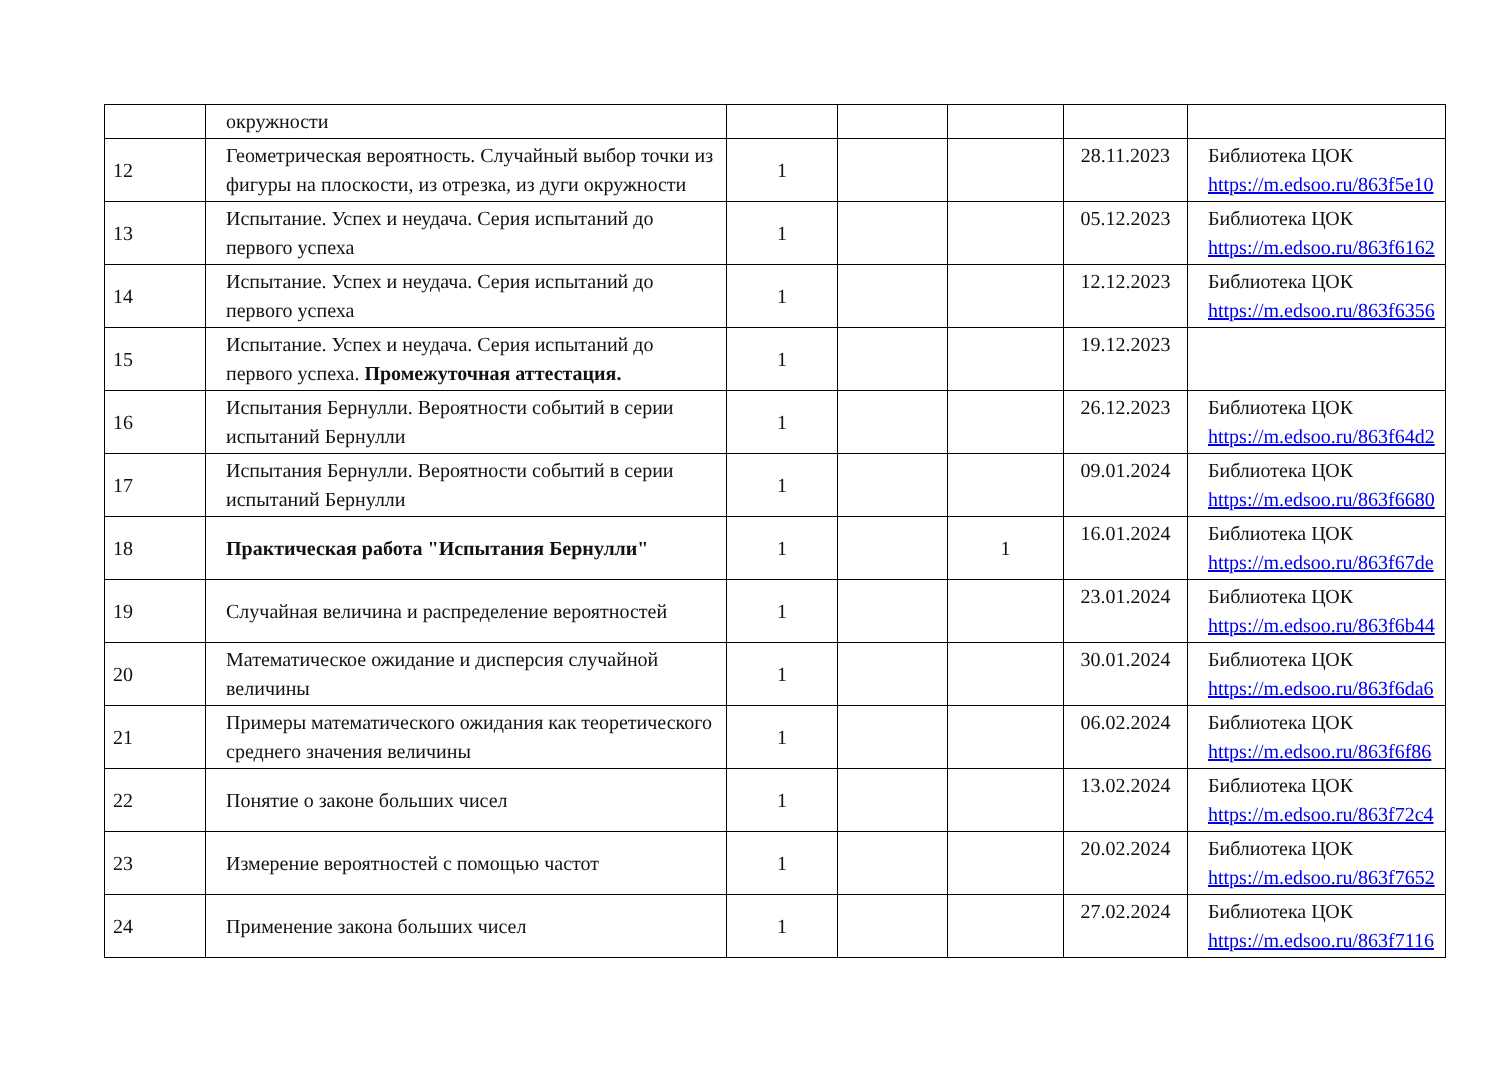| | окружности | | | | | |
| 12 | Геометрическая вероятность. Случайный выбор точки из фигуры на плоскости, из отрезка, из дуги окружности | 1 | | | 28.11.2023 | Библиотека ЦОК https://m.edsoo.ru/863f5e10 |
| 13 | Испытание. Успех и неудача. Серия испытаний до первого успеха | 1 | | | 05.12.2023 | Библиотека ЦОК https://m.edsoo.ru/863f6162 |
| 14 | Испытание. Успех и неудача. Серия испытаний до первого успеха | 1 | | | 12.12.2023 | Библиотека ЦОК https://m.edsoo.ru/863f6356 |
| 15 | Испытание. Успех и неудача. Серия испытаний до первого успеха. Промежуточная аттестация. | 1 | | | 19.12.2023 | |
| 16 | Испытания Бернулли. Вероятности событий в серии испытаний Бернулли | 1 | | | 26.12.2023 | Библиотека ЦОК https://m.edsoo.ru/863f64d2 |
| 17 | Испытания Бернулли. Вероятности событий в серии испытаний Бернулли | 1 | | | 09.01.2024 | Библиотека ЦОК https://m.edsoo.ru/863f6680 |
| 18 | Практическая работа "Испытания Бернулли" | 1 | | 1 | 16.01.2024 | Библиотека ЦОК https://m.edsoo.ru/863f67de |
| 19 | Случайная величина и распределение вероятностей | 1 | | | 23.01.2024 | Библиотека ЦОК https://m.edsoo.ru/863f6b44 |
| 20 | Математическое ожидание и дисперсия случайной величины | 1 | | | 30.01.2024 | Библиотека ЦОК https://m.edsoo.ru/863f6da6 |
| 21 | Примеры математического ожидания как теоретического среднего значения величины | 1 | | | 06.02.2024 | Библиотека ЦОК https://m.edsoo.ru/863f6f86 |
| 22 | Понятие о законе больших чисел | 1 | | | 13.02.2024 | Библиотека ЦОК https://m.edsoo.ru/863f72c4 |
| 23 | Измерение вероятностей с помощью частот | 1 | | | 20.02.2024 | Библиотека ЦОК https://m.edsoo.ru/863f7652 |
| 24 | Применение закона больших чисел | 1 | | | 27.02.2024 | Библиотека ЦОК https://m.edsoo.ru/863f7116 |